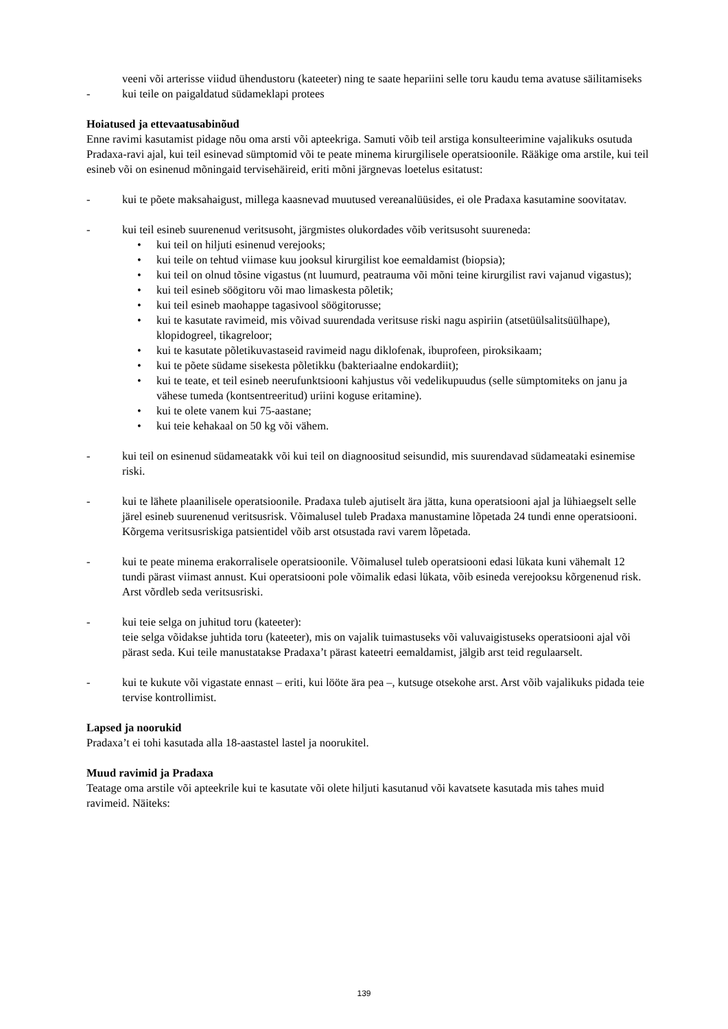veeni või arterisse viidud ühendustoru (kateeter) ning te saate hepariini selle toru kaudu tema avatuse säilitamiseks
- kui teile on paigaldatud südameklapi protees
Hoiatused ja ettevaatusabinõud
Enne ravimi kasutamist pidage nõu oma arsti või apteekriga. Samuti võib teil arstiga konsulteerimine vajalikuks osutuda Pradaxa-ravi ajal, kui teil esinevad sümptomid või te peate minema kirurgilisele operatsioonile. Rääkige oma arstile, kui teil esineb või on esinenud mõningaid tervisehäireid, eriti mõni järgnevas loetelus esitatust:
- kui te põete maksahaigust, millega kaasnevad muutused vereanalüüsides, ei ole Pradaxa kasutamine soovitatav.
- kui teil esineb suurenenud veritsusoht, järgmistes olukordades võib veritsusoht suureneda:
• kui teil on hiljuti esinenud verejooks;
• kui teile on tehtud viimase kuu jooksul kirurgilist koe eemaldamist (biopsia);
• kui teil on olnud tõsine vigastus (nt luumurd, peatrauma või mõni teine kirurgilist ravi vajanud vigastus);
• kui teil esineb söögitoru või mao limaskesta põletik;
• kui teil esineb maohappe tagasivool söögitorusse;
• kui te kasutate ravimeid, mis võivad suurendada veritsuse riski nagu aspiriin (atsetüülsalitsüülhape), klopidogreel, tikagreloor;
• kui te kasutate põletikuvastaseid ravimeid nagu diklofenak, ibuprofeen, piroksikaam;
• kui te põete südame sisekesta põletikku (bakteriaalne endokardiit);
• kui te teate, et teil esineb neerufunktsiooni kahjustus või vedelikupuudus (selle sümptomiteks on janu ja vähese tumeda (kontsentreeritud) uriini koguse eritamine).
• kui te olete vanem kui 75-aastane;
• kui teie kehakaal on 50 kg või vähem.
- kui teil on esinenud südameatakk või kui teil on diagnoositud seisundid, mis suurendavad südameataki esinemise riski.
- kui te lähete plaanilisele operatsioonile. Pradaxa tuleb ajutiselt ära jätta, kuna operatsiooni ajal ja lühiaegselt selle järel esineb suurenenud veritsusrisk. Võimalusel tuleb Pradaxa manustamine lõpetada 24 tundi enne operatsiooni. Kõrgema veritsusriskiga patsientidel võib arst otsustada ravi varem lõpetada.
- kui te peate minema erakorralisele operatsioonile. Võimalusel tuleb operatsiooni edasi lükata kuni vähemalt 12 tundi pärast viimast annust. Kui operatsiooni pole võimalik edasi lükata, võib esineda verejooksu kõrgenenud risk. Arst võrdleb seda veritsusriski.
- kui teie selga on juhitud toru (kateeter):
teie selga võidakse juhtida toru (kateeter), mis on vajalik tuimastuseks või valuvaigistuseks operatsiooni ajal või pärast seda. Kui teile manustatakse Pradaxa’t pärast kateetri eemaldamist, jälgib arst teid regulaarselt.
- kui te kukute või vigastate ennast – eriti, kui lööte ära pea –, kutsuge otsekohe arst. Arst võib vajalikuks pidada teie tervise kontrollimist.
Lapsed ja noorukid
Pradaxa’t ei tohi kasutada alla 18-aastastel lastel ja noorukitel.
Muud ravimid ja Pradaxa
Teatage oma arstile või apteekrile kui te kasutate või olete hiljuti kasutanud või kavatsete kasutada mis tahes muid ravimeid. Näiteks:
139